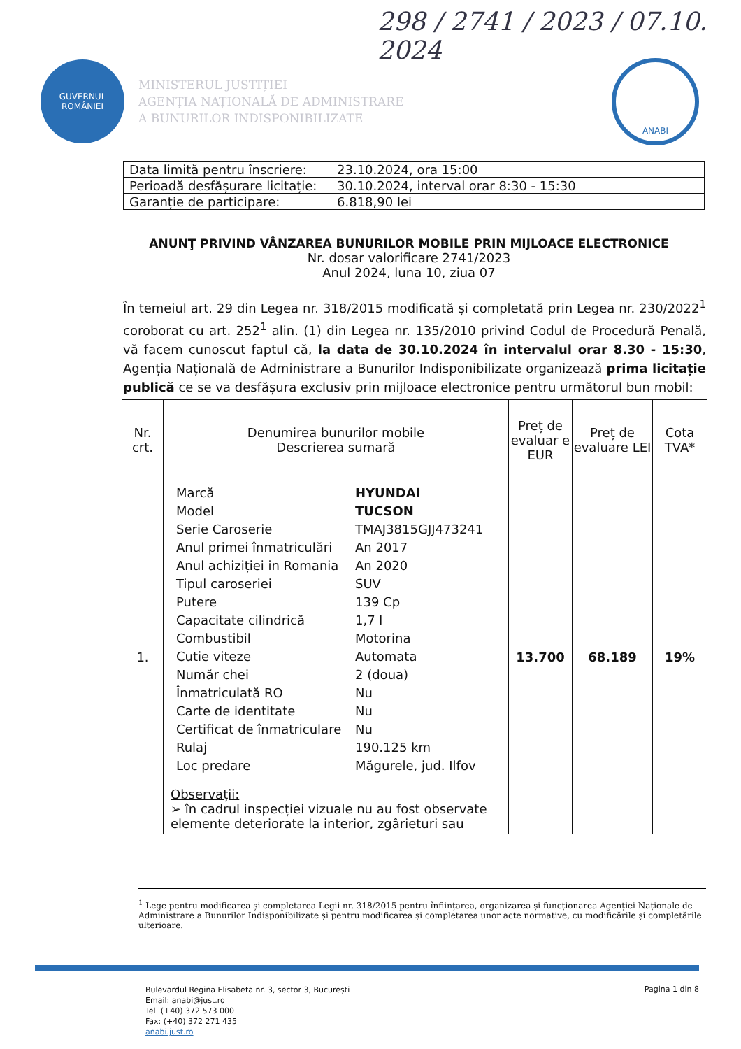298 / 2741 / 2023 / 07.10. 2024
GUVERNUL
ROMÂNIEI
MINISTERUL JUSTIȚIEI
AGENȚIA NAȚIONALĂ DE ADMINISTRARE
A BUNURILOR INDISPONIBILIZATE
ANABI
| Data limită pentru înscriere: | 23.10.2024, ora 15:00 |
| Perioadă desfășurare licitație: | 30.10.2024, interval orar 8:30 - 15:30 |
| Garanție de participare: | 6.818,90 lei |
ANUNŢ PRIVIND VÂNZAREA BUNURILOR MOBILE PRIN MIJLOACE ELECTRONICE
Nr. dosar valorificare 2741/2023
Anul 2024, luna 10, ziua 07
În temeiul art. 29 din Legea nr. 318/2015 modificată și completată prin Legea nr. 230/2022<sup>1</sup> coroborat cu art. 252<sup>1</sup> alin. (1) din Legea nr. 135/2010 privind Codul de Procedură Penală, vă facem cunoscut faptul că, la data de 30.10.2024 în intervalul orar 8.30 - 15:30, Agenția Națională de Administrare a Bunurilor Indisponibilizate organizează prima licitație publică ce se va desfășura exclusiv prin mijloace electronice pentru următorul bun mobil:
| Nr. crt. | Denumirea bunurilor mobile Descrierea sumară | Preț de evaluar e EUR | Preț de evaluare LEI | Cota TVA* |
| --- | --- | --- | --- | --- |
| 1. | / Marcă / HYUNDAI / / Model / TUCSON / / Serie Caroserie / TMAJ3815GJJ473241 / / Anul primei înmatriculări / An 2017 / / Anul achiziției in Romania / An 2020 / / Tipul caroseriei / SUV / / Putere / 139 Cp / / Capacitate cilindrică / 1,7 l / / Combustibil / Motorina / / Cutie viteze / Automata / / Număr chei / 2 (doua) / / Înmatriculată RO / Nu / / Carte de identitate / Nu / / Certificat de înmatriculare / Nu / / Rulaj / 190.125 km / / Loc predare / Măgurele, jud. Ilfov / Observații: ➢ în cadrul inspecției vizuale nu au fost observate elemente deteriorate la interior, zgârieturi sau | 13.700 | 68.189 | 19% |
<sup>1</sup> Lege pentru modificarea și completarea Legii nr. 318/2015 pentru înființarea, organizarea și funcționarea Agenției Naționale de Administrare a Bunurilor Indisponibilizate și pentru modificarea și completarea unor acte normative, cu modificările și completările ulterioare.
Bulevardul Regina Elisabeta nr. 3, sector 3, București
Email: anabi@just.ro
Tel. (+40) 372 573 000
Fax: (+40) 372 271 435
anabi.just.ro
Pagina 1 din 8